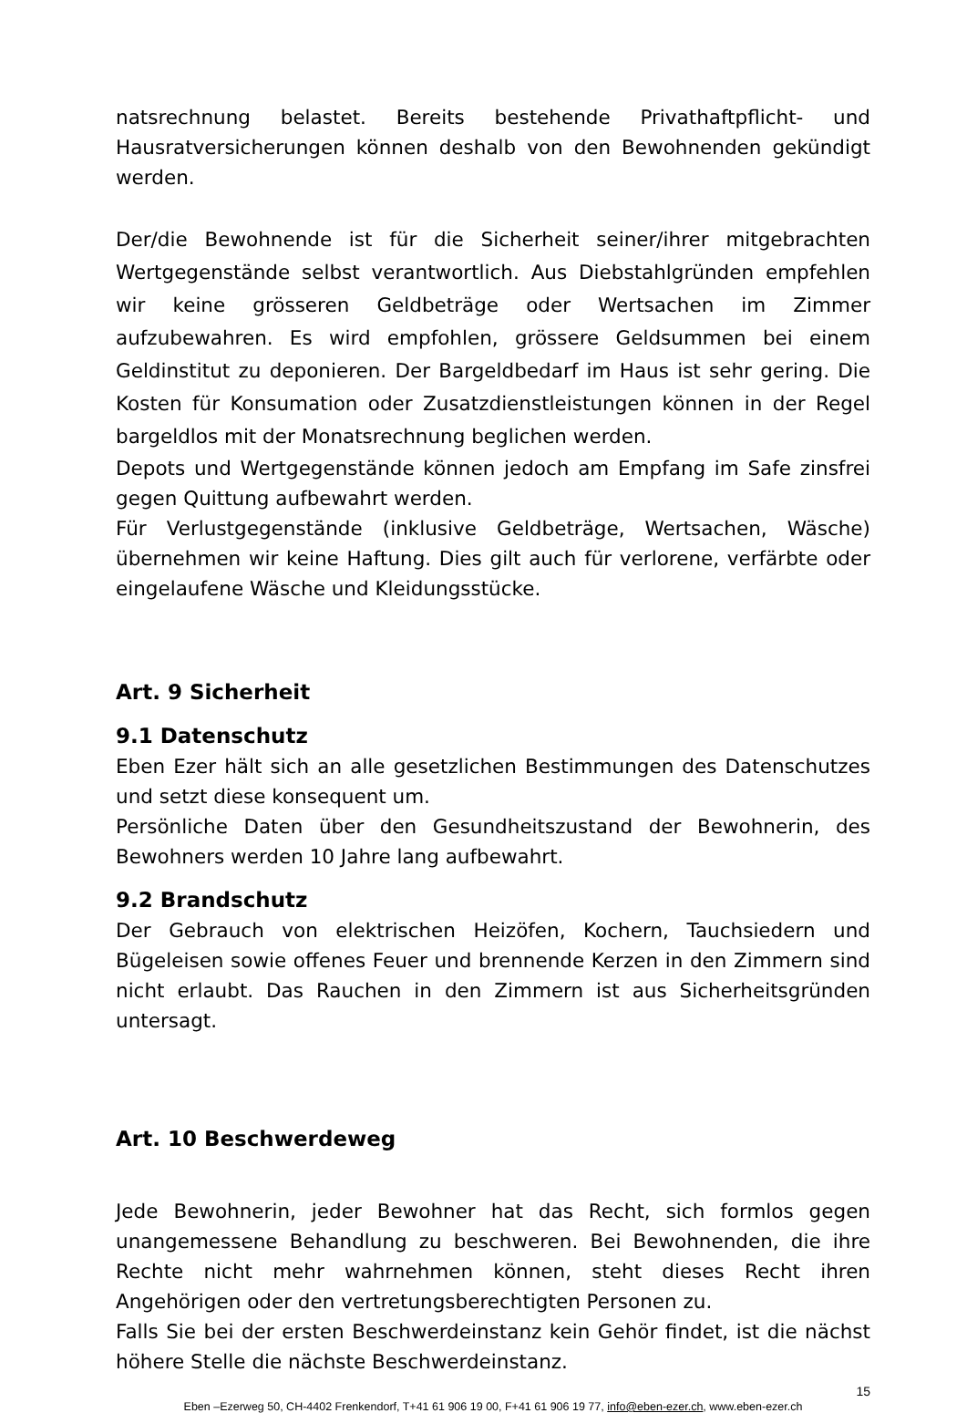natsrechnung belastet. Bereits bestehende Privathaftpflicht- und Hausratversicherungen können deshalb von den Bewohnenden gekündigt werden.
Der/die Bewohnende ist für die Sicherheit seiner/ihrer mitgebrachten Wertgegenstände selbst verantwortlich. Aus Diebstahlgründen empfehlen wir keine grösseren Geldbeträge oder Wertsachen im Zimmer aufzubewahren. Es wird empfohlen, grössere Geldsummen bei einem Geldinstitut zu deponieren. Der Bargeldbedarf im Haus ist sehr gering. Die Kosten für Konsumation oder Zusatzdienstleistungen können in der Regel bargeldlos mit der Monatsrechnung beglichen werden.
Depots und Wertgegenstände können jedoch am Empfang im Safe zinsfrei gegen Quittung aufbewahrt werden.
Für Verlustgegenstände (inklusive Geldbeträge, Wertsachen, Wäsche) übernehmen wir keine Haftung. Dies gilt auch für verlorene, verfärbte oder eingelaufene Wäsche und Kleidungsstücke.
Art. 9 Sicherheit
9.1 Datenschutz
Eben Ezer hält sich an alle gesetzlichen Bestimmungen des Datenschutzes und setzt diese konsequent um.
Persönliche Daten über den Gesundheitszustand der Bewohnerin, des Bewohners werden 10 Jahre lang aufbewahrt.
9.2 Brandschutz
Der Gebrauch von elektrischen Heizöfen, Kochern, Tauchsiedern und Bügeleisen sowie offenes Feuer und brennende Kerzen in den Zimmern sind nicht erlaubt. Das Rauchen in den Zimmern ist aus Sicherheitsgründen untersagt.
Art. 10 Beschwerdeweg
Jede Bewohnerin, jeder Bewohner hat das Recht, sich formlos gegen unangemessene Behandlung zu beschweren. Bei Bewohnenden, die ihre Rechte nicht mehr wahrnehmen können, steht dieses Recht ihren Angehörigen oder den vertretungsberechtigten Personen zu.
Falls Sie bei der ersten Beschwerdeinstanz kein Gehör findet, ist die nächst höhere Stelle die nächste Beschwerdeinstanz.
15
Eben –Ezerweg 50, CH-4402 Frenkendorf, T+41 61 906 19 00, F+41 61 906 19 77, info@eben-ezer.ch, www.eben-ezer.ch